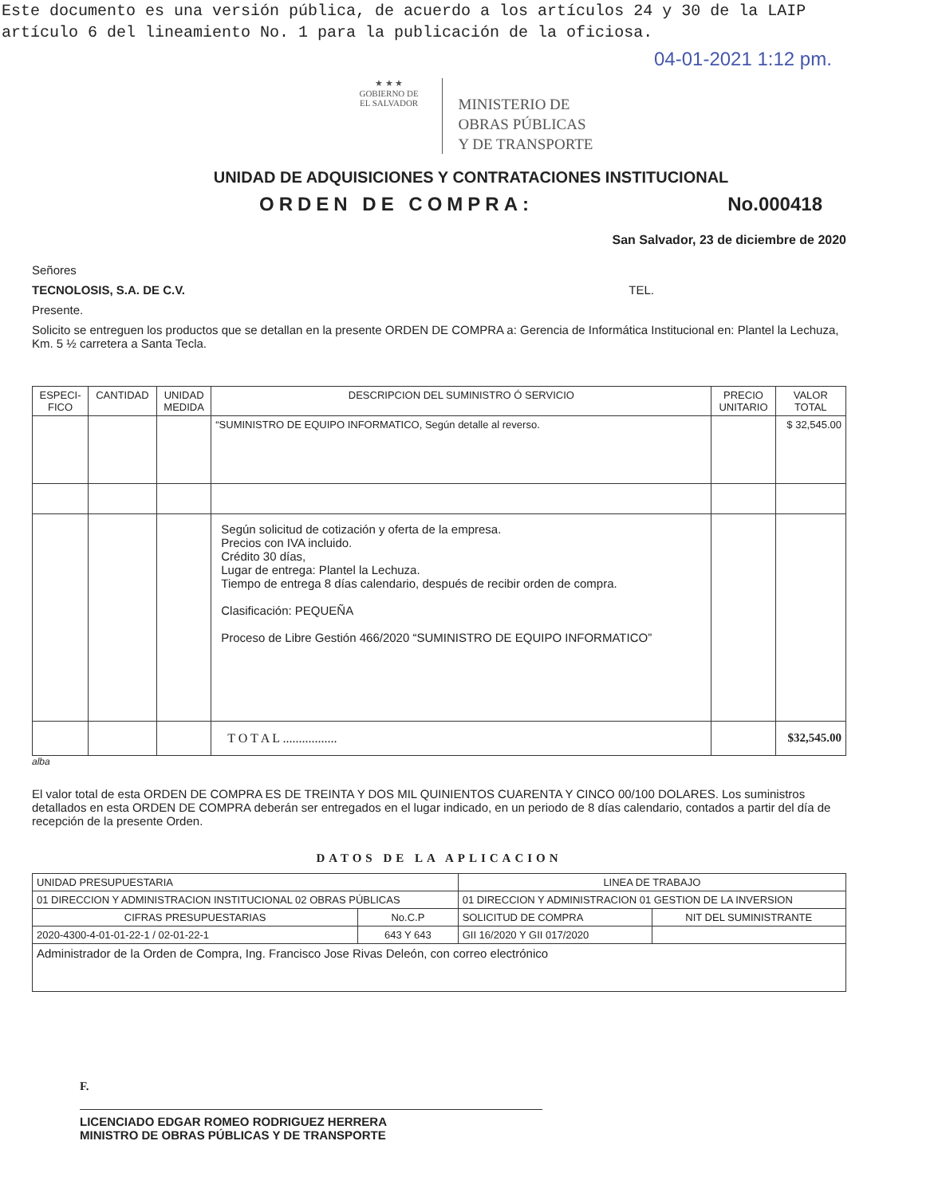Este documento es una versión pública, de acuerdo a los artículos 24 y 30 de la LAIP
artículo 6 del lineamiento No. 1 para la publicación de la oficiosa.
04-01-2021 1:12 pm.
★ ★ ★
GOBIERNO DE
EL SALVADOR
MINISTERIO DE
OBRAS PÚBLICAS
Y DE TRANSPORTE
UNIDAD DE ADQUISICIONES Y CONTRATACIONES INSTITUCIONAL
ORDEN DE COMPRA: No.000418
San Salvador, 23 de diciembre de 2020
Señores
TECNOLOSIS, S.A. DE C.V. TEL.
Presente.
Solicito se entreguen los productos que se detallan en la presente ORDEN DE COMPRA a: Gerencia de Informática Institucional en: Plantel la Lechuza, Km. 5 ½ carretera a Santa Tecla.
| ESPECI- FICO | CANTIDAD | UNIDAD MEDIDA | DESCRIPCION DEL SUMINISTRO Ó SERVICIO | PRECIO UNITARIO | VALOR TOTAL |
| --- | --- | --- | --- | --- | --- |
| | | | “SUMINISTRO DE EQUIPO INFORMATICO, Según detalle al reverso. | | $ 32,545.00 |
| | | | Según solicitud de cotización y oferta de la empresa. Precios con IVA incluido. Crédito 30 días, Lugar de entrega: Plantel la Lechuza. Tiempo de entrega 8 días calendario, después de recibir orden de compra. Clasificación: PEQUEÑA Proceso de Libre Gestión 466/2020 “SUMINISTRO DE EQUIPO INFORMATICO” | | |
| | | | T O T A L ................. | | $32,545.00 |
alba
El valor total de esta ORDEN DE COMPRA ES DE TREINTA Y DOS MIL QUINIENTOS CUARENTA Y CINCO 00/100 DOLARES. Los suministros detallados en esta ORDEN DE COMPRA deberán ser entregados en el lugar indicado, en un periodo de 8 días calendario, contados a partir del día de recepción de la presente Orden.
DATOS DE LA APLICACION
| UNIDAD PRESUPUESTARIA | | LINEA DE TRABAJO | |
| 01 DIRECCION Y ADMINISTRACION INSTITUCIONAL 02 OBRAS PÚBLICAS | | 01 DIRECCION Y ADMINISTRACION 01 GESTION DE LA INVERSION | |
| CIFRAS PRESUPUESTARIAS | No.C.P | SOLICITUD DE COMPRA | NIT DEL SUMINISTRANTE |
| 2020-4300-4-01-01-22-1 / 02-01-22-1 | 643 Y 643 | GII 16/2020 Y GII 017/2020 | |
| Administrador de la Orden de Compra, Ing. Francisco Jose Rivas Deleón, con correo electrónico | | | |
F.
LICENCIADO EDGAR ROMEO RODRIGUEZ HERRERA
MINISTRO DE OBRAS PÚBLICAS Y DE TRANSPORTE